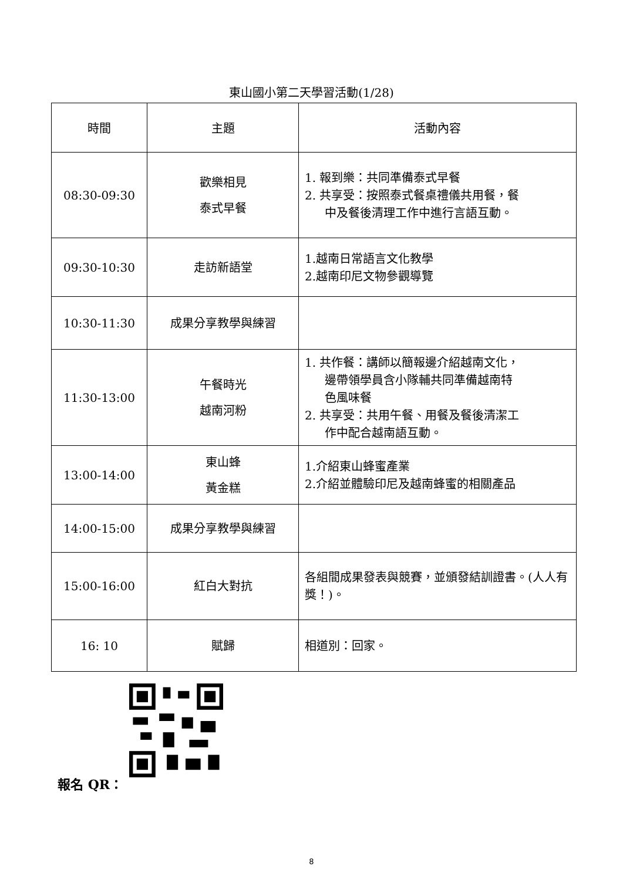東山國小第二天學習活動(1/28)
| 時間 | 主題 | 活動內容 |
| --- | --- | --- |
| 08:30-09:30 | 歡樂相見 泰式早餐 | 1. 報到樂：共同準備泰式早餐 2. 共享受：按照泰式餐桌禮儀共用餐，餐 中及餐後清理工作中進行言語互動。 |
| 09:30-10:30 | 走訪新語堂 | 1.越南日常語言文化教學 2.越南印尼文物參觀導覽 |
| 10:30-11:30 | 成果分享教學與練習 | |
| 11:30-13:00 | 午餐時光 越南河粉 | 1. 共作餐：講師以簡報邊介紹越南文化， 邊帶領學員含小隊輔共同準備越南特 色風味餐 2. 共享受：共用午餐、用餐及餐後清潔工 作中配合越南語互動。 |
| 13:00-14:00 | 東山蜂 黃金糕 | 1.介紹東山蜂蜜產業 2.介紹並體驗印尼及越南蜂蜜的相關產品 |
| 14:00-15:00 | 成果分享教學與練習 | |
| 15:00-16:00 | 紅白大對抗 | 各組間成果發表與競賽，並頒發結訓證書。(人人有獎！)。 |
| 16: 10 | 賦歸 | 相道別：回家。 |
報名 QR：
8